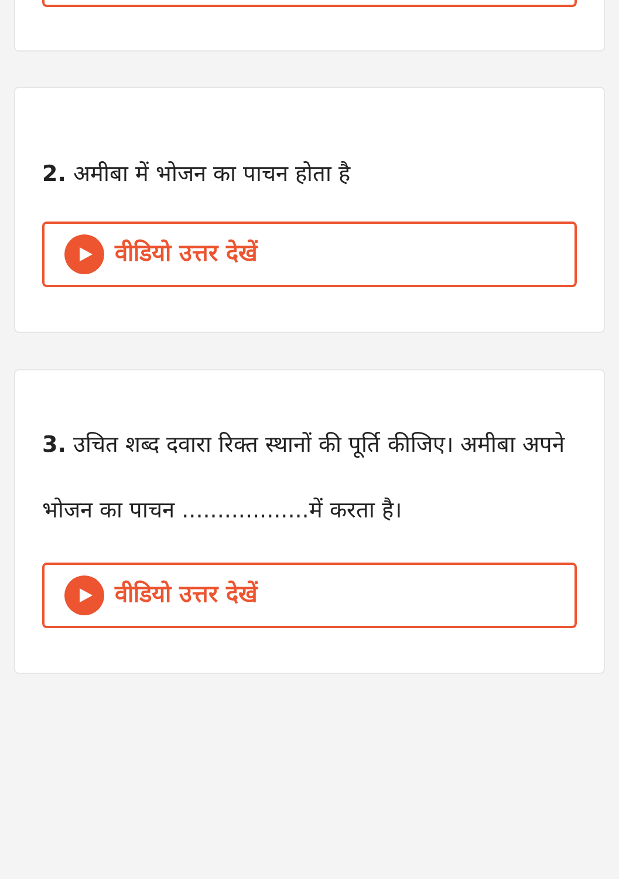2. अमीबा में भोजन का पाचन होता है
वीडियो उत्तर देखें
3. उचित शब्द दवारा रिक्त स्थानों की पूर्ति कीजिए। अमीबा अपने भोजन का पाचन ..................में करता है।
वीडियो उत्तर देखें